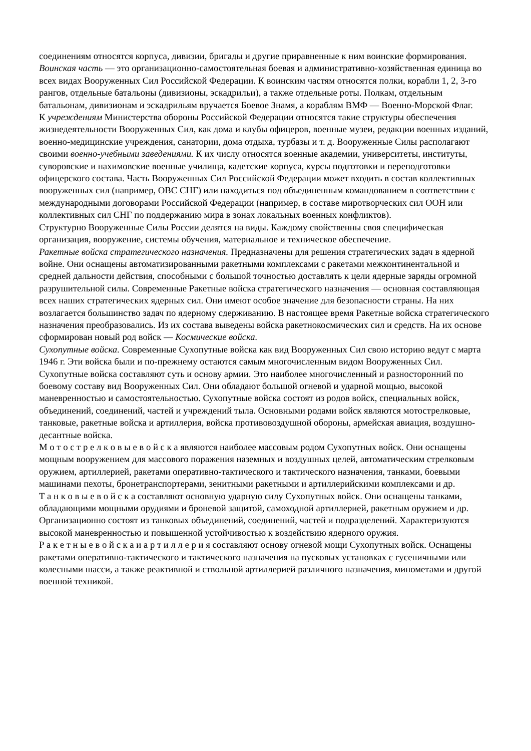соединениям относятся корпуса, дивизии, бригады и другие приравненные к ним воинские формирования. Воинская часть — это организационно-самостоятельная боевая и административно-хозяйственная единица во всех видах Вооруженных Сил Российской Федерации. К воинским частям относятся полки, корабли 1, 2, 3-го рангов, отдельные батальоны (дивизионы, эскадрильи), а также отдельные роты. Полкам, отдельным батальонам, дивизионам и эскадрильям вручается Боевое Знамя, а кораблям ВМФ — Военно-Морской Флаг.
К учреждениям Министерства обороны Российской Федерации относятся такие структуры обеспечения жизнедеятельности Вооруженных Сил, как дома и клубы офицеров, военные музеи, редакции военных изданий, военно-медицинские учреждения, санатории, дома отдыха, турбазы и т. д. Вооруженные Силы располагают своими военно-учебными заведениями. К их числу относятся военные академии, университеты, институты, суворовские и нахимовские военные училища, кадетские корпуса, курсы подготовки и переподготовки офицерского состава. Часть Вооруженных Сил Российской Федерации может входить в состав коллективных вооруженных сил (например, ОВС СНГ) или находиться под объединенным командованием в соответствии с международными договорами Российской Федерации (например, в составе миротворческих сил ООН или коллективных сил СНГ по поддержанию мира в зонах локальных военных конфликтов).
Структурно Вооруженные Силы России делятся на виды. Каждому свойственны своя специфическая организация, вооружение, системы обучения, материальное и техническое обеспечение.
Ракетные войска стратегического назначения. Предназначены для решения стратегических задач в ядерной войне. Они оснащены автоматизированными ракетными комплексами с ракетами межконтинентальной и средней дальности действия, способными с большой точностью доставлять к цели ядерные заряды огромной разрушительной силы. Современные Ракетные войска стратегического назначения — основная составляющая всех наших стратегических ядерных сил. Они имеют особое значение для безопасности страны. На них возлагается большинство задач по ядерному сдерживанию. В настоящее время Ракетные войска стратегического назначения преобразовались. Из их состава выведены войска ракетнокосмических сил и средств. На их основе сформирован новый род войск — Космические войска.
Сухопутные войска. Современные Сухопутные войска как вид Вооруженных Сил свою историю ведут с марта 1946 г. Эти войска были и по-прежнему остаются самым многочисленным видом Вооруженных Сил. Сухопутные войска составляют суть и основу армии. Это наиболее многочисленный и разносторонний по боевому составу вид Вооруженных Сил. Они обладают большой огневой и ударной мощью, высокой маневренностью и самостоятельностью. Сухопутные войска состоят из родов войск, специальных войск, объединений, соединений, частей и учреждений тыла. Основными родами войск являются мотострелковые, танковые, ракетные войска и артиллерия, войска противовоздушной обороны, армейская авиация, воздушно-десантные войска.
М о т о с т р е л к о в ы е в о й с к а являются наиболее массовым родом Сухопутных войск. Они оснащены мощным вооружением для массового поражения наземных и воздушных целей, автоматическим стрелковым оружием, артиллерией, ракетами оперативно-тактического и тактического назначения, танками, боевыми машинами пехоты, бронетранспортерами, зенитными ракетными и артиллерийскими комплексами и др.
Т а н к о в ы е в о й с к а составляют основную ударную силу Сухопутных войск. Они оснащены танками, обладающими мощными орудиями и броневой защитой, самоходной артиллерией, ракетным оружием и др. Организационно состоят из танковых объединений, соединений, частей и подразделений. Характеризуются высокой маневренностью и повышенной устойчивостью к воздействию ядерного оружия.
Р а к е т н ы е в о й с к а и а р т и л л е р и я составляют основу огневой мощи Сухопутных войск. Оснащены ракетами оперативно-тактического и тактического назначения на пусковых установках с гусеничными или колесными шасси, а также реактивной и ствольной артиллерией различного назначения, минометами и другой военной техникой.